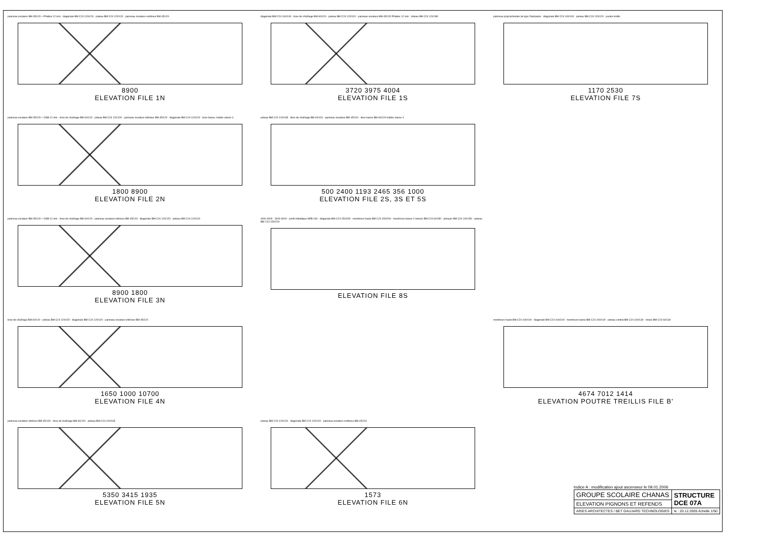panneau ossature BM 45/120 + Phaltex 12 mm · diagonale BM C24 120/120 · poteau BM C24 120/120 · panneau ossature extérieur BM 45/120
8900
ELEVATION FILE 1N
diagonale BM C24 100/100 · lisse de chaînage BM 60/120 · poteau BM C24 120/120 · panneau ossature BM 45/120 Phaltex 12 mm · linteau BM C24 120/180
3720 3975 4004
ELEVATION FILE 1S
panneau polycarbonate de type Dampalon · diagonale BM C24 100/100 · poteau BM C24 120/120 · poutre treillis
1170 2530
ELEVATION FILE 7S
panneau ossature BM 45/120 + OSB 12 mm · lisse de chaînage BM 60/120 · poteau BM C24 120/120 · panneau ossature intérieur BM 45/120 · diagonale BM C24 120/120 · lisse basse, traitée classe 4
1800 8900
ELEVATION FILE 2N
poteau BM C24 120/165 · lisse de chaînage BM 60/120 · panneau ossature BM 45/120 · lisse basse BM 60/120 traitée classe 4
500 2400 1193 2465 356 1000
ELEVATION FILE 2S, 3S ET 5S
panneau ossature BM 45/120 + OSB 12 mm · lisse de chaînage BM 60/120 · panneau ossature intérieur BM 45/120 · diagonale BM C24 120/120 · poteau BM C24 120/120
8900 1800
ELEVATION FILE 3N
4000 4000 · 3000 3000 · profil métallique HEB 160 · diagonale BM C24 150/150 · membrure haute BM C24 150/200 · membrure basse 2 moises BM C24 60/150 · poinçon BM C24 100/150 · poteau BM C24 150/220
ELEVATION FILE 8S
lisse de chaînage BM 60/120 · poteau BM C24 120/120 · diagonale BM C24 120/120 · panneau ossature intérieur BM 45/120
1650 1000 10700
ELEVATION FILE 4N
membrure haute BM C24 100/100 · diagonale BM C24 100/100 · membrure basse BM C24 100/100 · poteau central BM C24 100/130 · moise BM C24 60/130
4674 7012 1414
ELEVATION POUTRE TREILLIS FILE B'
panneau ossature intérieur BM 45/120 · lisse de chaînage BM 60/120 · poteau BM C24 120/165
5350 3415 1935
ELEVATION FILE 5N
poteau BM C24 120/120 · diagonale BM C24 120/120 · panneau ossature extérieur BM 45/120
1573
ELEVATION FILE 6N
Indice A : modification ajout ascenseur le 09.01.2006
| GROUPE SCOLAIRE CHANAS | STRUCTURE DCE 07A |
| ELEVATION PIGNONS ET REFENDS | |
| ARIES ARCHITECTES / BET GAUJARD TECHNOLOGIES | le : 20.12.2005 échelle 1/50 |